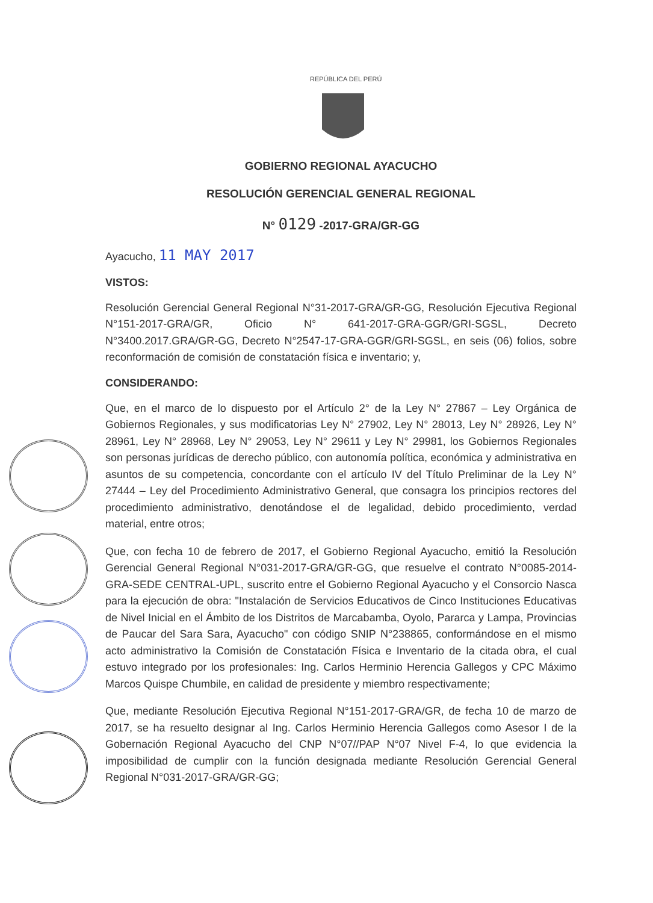REPÚBLICA DEL PERÚ
GOBIERNO REGIONAL AYACUCHO
RESOLUCIÓN GERENCIAL GENERAL REGIONAL
N° 0129 -2017-GRA/GR-GG
Ayacucho, 11 MAY 2017
VISTOS:
Resolución Gerencial General Regional N°31-2017-GRA/GR-GG, Resolución Ejecutiva Regional N°151-2017-GRA/GR, Oficio N° 641-2017-GRA-GGR/GRI-SGSL, Decreto N°3400.2017.GRA/GR-GG, Decreto N°2547-17-GRA-GGR/GRI-SGSL, en seis (06) folios, sobre reconformación de comisión de constatación física e inventario; y,
CONSIDERANDO:
Que, en el marco de lo dispuesto por el Artículo 2° de la Ley N° 27867 – Ley Orgánica de Gobiernos Regionales, y sus modificatorias Ley N° 27902, Ley N° 28013, Ley N° 28926, Ley N° 28961, Ley N° 28968, Ley N° 29053, Ley N° 29611 y Ley N° 29981, los Gobiernos Regionales son personas jurídicas de derecho público, con autonomía política, económica y administrativa en asuntos de su competencia, concordante con el artículo IV del Título Preliminar de la Ley N° 27444 – Ley del Procedimiento Administrativo General, que consagra los principios rectores del procedimiento administrativo, denotándose el de legalidad, debido procedimiento, verdad material, entre otros;
Que, con fecha 10 de febrero de 2017, el Gobierno Regional Ayacucho, emitió la Resolución Gerencial General Regional N°031-2017-GRA/GR-GG, que resuelve el contrato N°0085-2014-GRA-SEDE CENTRAL-UPL, suscrito entre el Gobierno Regional Ayacucho y el Consorcio Nasca para la ejecución de obra: "Instalación de Servicios Educativos de Cinco Instituciones Educativas de Nivel Inicial en el Ámbito de los Distritos de Marcabamba, Oyolo, Pararca y Lampa, Provincias de Paucar del Sara Sara, Ayacucho" con código SNIP N°238865, conformándose en el mismo acto administrativo la Comisión de Constatación Física e Inventario de la citada obra, el cual estuvo integrado por los profesionales: Ing. Carlos Herminio Herencia Gallegos y CPC Máximo Marcos Quispe Chumbile, en calidad de presidente y miembro respectivamente;
Que, mediante Resolución Ejecutiva Regional N°151-2017-GRA/GR, de fecha 10 de marzo de 2017, se ha resuelto designar al Ing. Carlos Herminio Herencia Gallegos como Asesor I de la Gobernación Regional Ayacucho del CNP N°07//PAP N°07 Nivel F-4, lo que evidencia la imposibilidad de cumplir con la función designada mediante Resolución Gerencial General Regional N°031-2017-GRA/GR-GG;